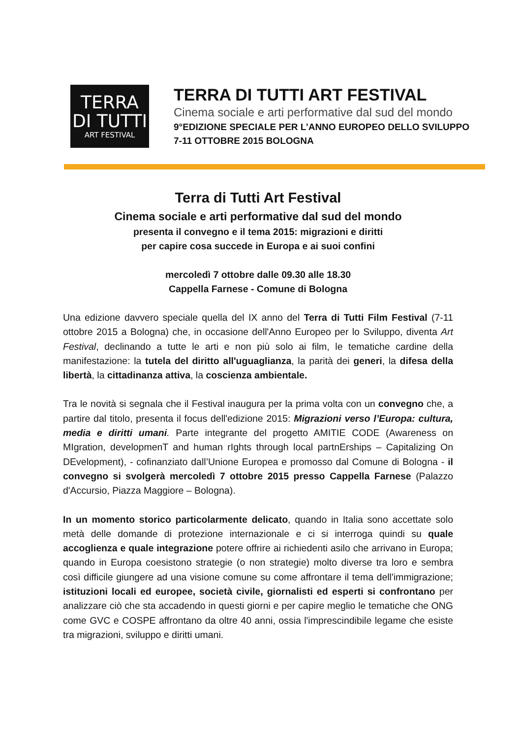TERRA
DI TUTTI
ART FESTIVAL
TERRA DI TUTTI ART FESTIVAL
Cinema sociale e arti performative dal sud del mondo
9°EDIZIONE SPECIALE PER L’ANNO EUROPEO DELLO SVILUPPO
7-11 OTTOBRE 2015 BOLOGNA
Terra di Tutti Art Festival
Cinema sociale e arti performative dal sud del mondo
presenta il convegno e il tema 2015: migrazioni e diritti
per capire cosa succede in Europa e ai suoi confini
mercoledì 7 ottobre dalle 09.30 alle 18.30
Cappella Farnese - Comune di Bologna
Una edizione davvero speciale quella del IX anno del Terra di Tutti Film Festival (7-11 ottobre 2015 a Bologna) che, in occasione dell'Anno Europeo per lo Sviluppo, diventa Art Festival, declinando a tutte le arti e non più solo ai film, le tematiche cardine della manifestazione: la tutela del diritto all'uguaglianza, la parità dei generi, la difesa della libertà, la cittadinanza attiva, la coscienza ambientale.
Tra le novità si segnala che il Festival inaugura per la prima volta con un convegno che, a partire dal titolo, presenta il focus dell'edizione 2015: Migrazioni verso l’Europa: cultura, media e diritti umani. Parte integrante del progetto AMITIE CODE (Awareness on MIgration, developmenT and human rIghts through local partnErships – Capitalizing On DEvelopment), - cofinanziato dall’Unione Europea e promosso dal Comune di Bologna - il convegno si svolgerà mercoledì 7 ottobre 2015 presso Cappella Farnese (Palazzo d'Accursio, Piazza Maggiore – Bologna).
In un momento storico particolarmente delicato, quando in Italia sono accettate solo metà delle domande di protezione internazionale e ci si interroga quindi su quale accoglienza e quale integrazione potere offrire ai richiedenti asilo che arrivano in Europa; quando in Europa coesistono strategie (o non strategie) molto diverse tra loro e sembra così difficile giungere ad una visione comune su come affrontare il tema dell'immigrazione; istituzioni locali ed europee, società civile, giornalisti ed esperti si confrontano per analizzare ciò che sta accadendo in questi giorni e per capire meglio le tematiche che ONG come GVC e COSPE affrontano da oltre 40 anni, ossia l'imprescindibile legame che esiste tra migrazioni, sviluppo e diritti umani.